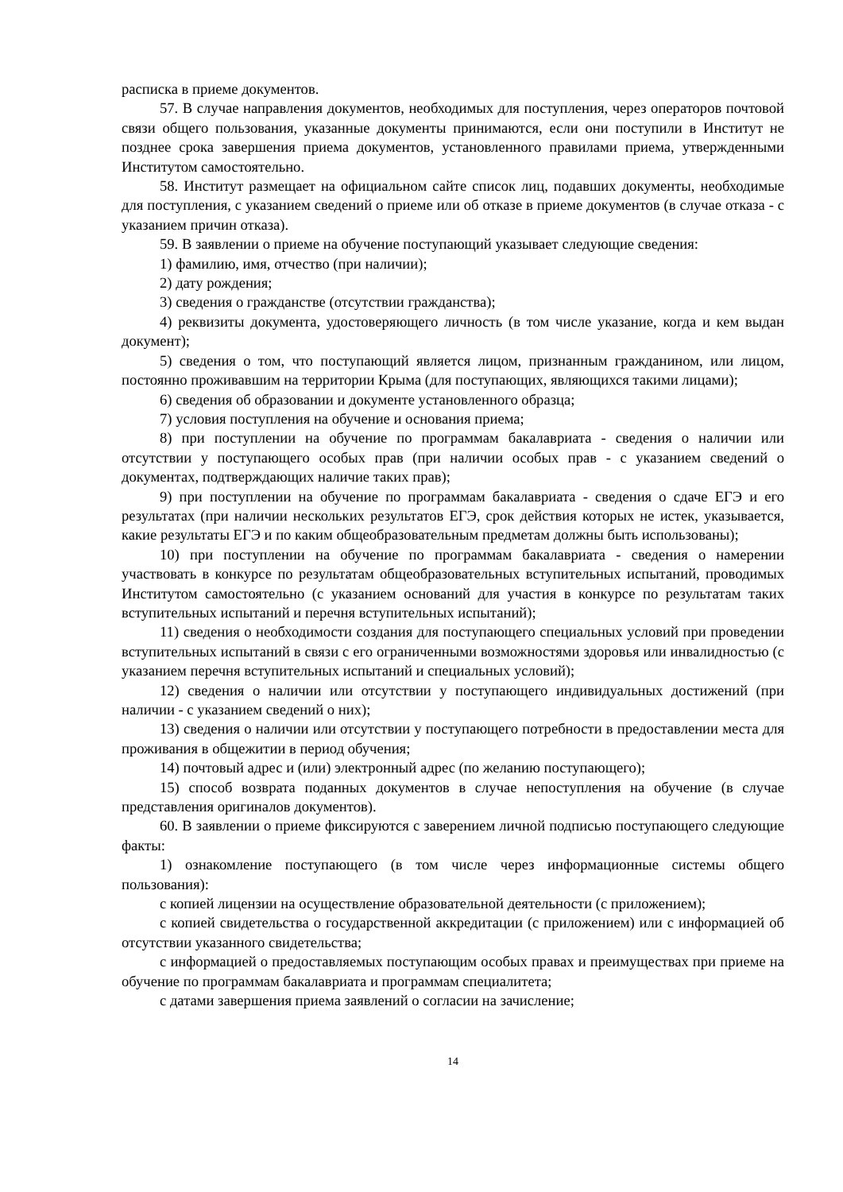расписка в приеме документов.
57. В случае направления документов, необходимых для поступления, через операторов почтовой связи общего пользования, указанные документы принимаются, если они поступили в Институт не позднее срока завершения приема документов, установленного правилами приема, утвержденными Институтом самостоятельно.
58. Институт размещает на официальном сайте список лиц, подавших документы, необходимые для поступления, с указанием сведений о приеме или об отказе в приеме документов (в случае отказа - с указанием причин отказа).
59. В заявлении о приеме на обучение поступающий указывает следующие сведения:
1) фамилию, имя, отчество (при наличии);
2) дату рождения;
3) сведения о гражданстве (отсутствии гражданства);
4) реквизиты документа, удостоверяющего личность (в том числе указание, когда и кем выдан документ);
5) сведения о том, что поступающий является лицом, признанным гражданином, или лицом, постоянно проживавшим на территории Крыма (для поступающих, являющихся такими лицами);
6) сведения об образовании и документе установленного образца;
7) условия поступления на обучение и основания приема;
8) при поступлении на обучение по программам бакалавриата - сведения о наличии или отсутствии у поступающего особых прав (при наличии особых прав - с указанием сведений о документах, подтверждающих наличие таких прав);
9) при поступлении на обучение по программам бакалавриата - сведения о сдаче ЕГЭ и его результатах (при наличии нескольких результатов ЕГЭ, срок действия которых не истек, указывается, какие результаты ЕГЭ и по каким общеобразовательным предметам должны быть использованы);
10) при поступлении на обучение по программам бакалавриата - сведения о намерении участвовать в конкурсе по результатам общеобразовательных вступительных испытаний, проводимых Институтом самостоятельно (с указанием оснований для участия в конкурсе по результатам таких вступительных испытаний и перечня вступительных испытаний);
11) сведения о необходимости создания для поступающего специальных условий при проведении вступительных испытаний в связи с его ограниченными возможностями здоровья или инвалидностью (с указанием перечня вступительных испытаний и специальных условий);
12) сведения о наличии или отсутствии у поступающего индивидуальных достижений (при наличии - с указанием сведений о них);
13) сведения о наличии или отсутствии у поступающего потребности в предоставлении места для проживания в общежитии в период обучения;
14) почтовый адрес и (или) электронный адрес (по желанию поступающего);
15) способ возврата поданных документов в случае непоступления на обучение (в случае представления оригиналов документов).
60. В заявлении о приеме фиксируются с заверением личной подписью поступающего следующие факты:
1) ознакомление поступающего (в том числе через информационные системы общего пользования):
с копией лицензии на осуществление образовательной деятельности (с приложением);
с копией свидетельства о государственной аккредитации (с приложением) или с информацией об отсутствии указанного свидетельства;
с информацией о предоставляемых поступающим особых правах и преимуществах при приеме на обучение по программам бакалавриата и программам специалитета;
с датами завершения приема заявлений о согласии на зачисление;
14